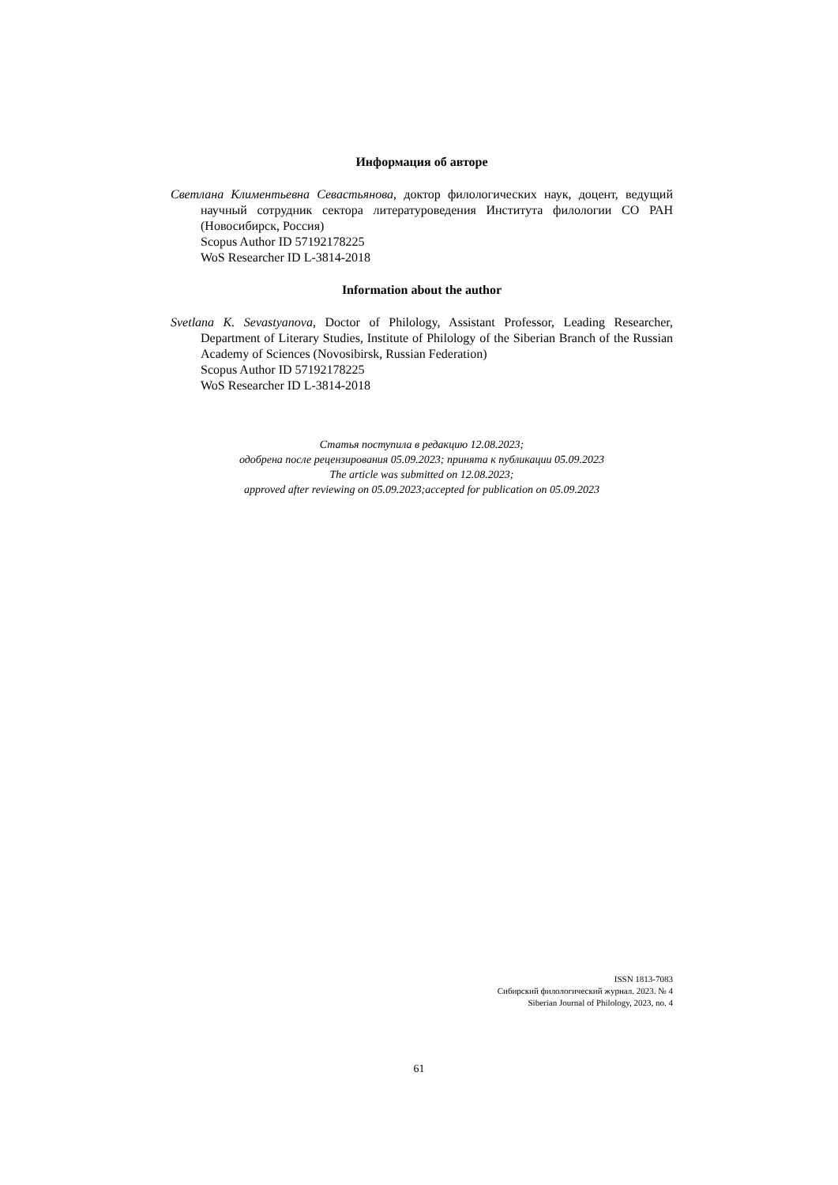Информация об авторе
Светлана Климентьевна Севастьянова, доктор филологических наук, доцент, ведущий научный сотрудник сектора литературоведения Института филологии СО РАН (Новосибирск, Россия)
Scopus Author ID 57192178225
WoS Researcher ID L-3814-2018
Information about the author
Svetlana K. Sevastyanova, Doctor of Philology, Assistant Professor, Leading Researcher, Department of Literary Studies, Institute of Philology of the Siberian Branch of the Russian Academy of Sciences (Novosibirsk, Russian Federation)
Scopus Author ID 57192178225
WoS Researcher ID L-3814-2018
Статья поступила в редакцию 12.08.2023;
одобрена после рецензирования 05.09.2023; принята к публикации 05.09.2023
The article was submitted on 12.08.2023;
approved after reviewing on 05.09.2023;accepted for publication on 05.09.2023
ISSN 1813-7083
Сибирский филологический журнал. 2023. № 4
Siberian Journal of Philology, 2023, no. 4
61